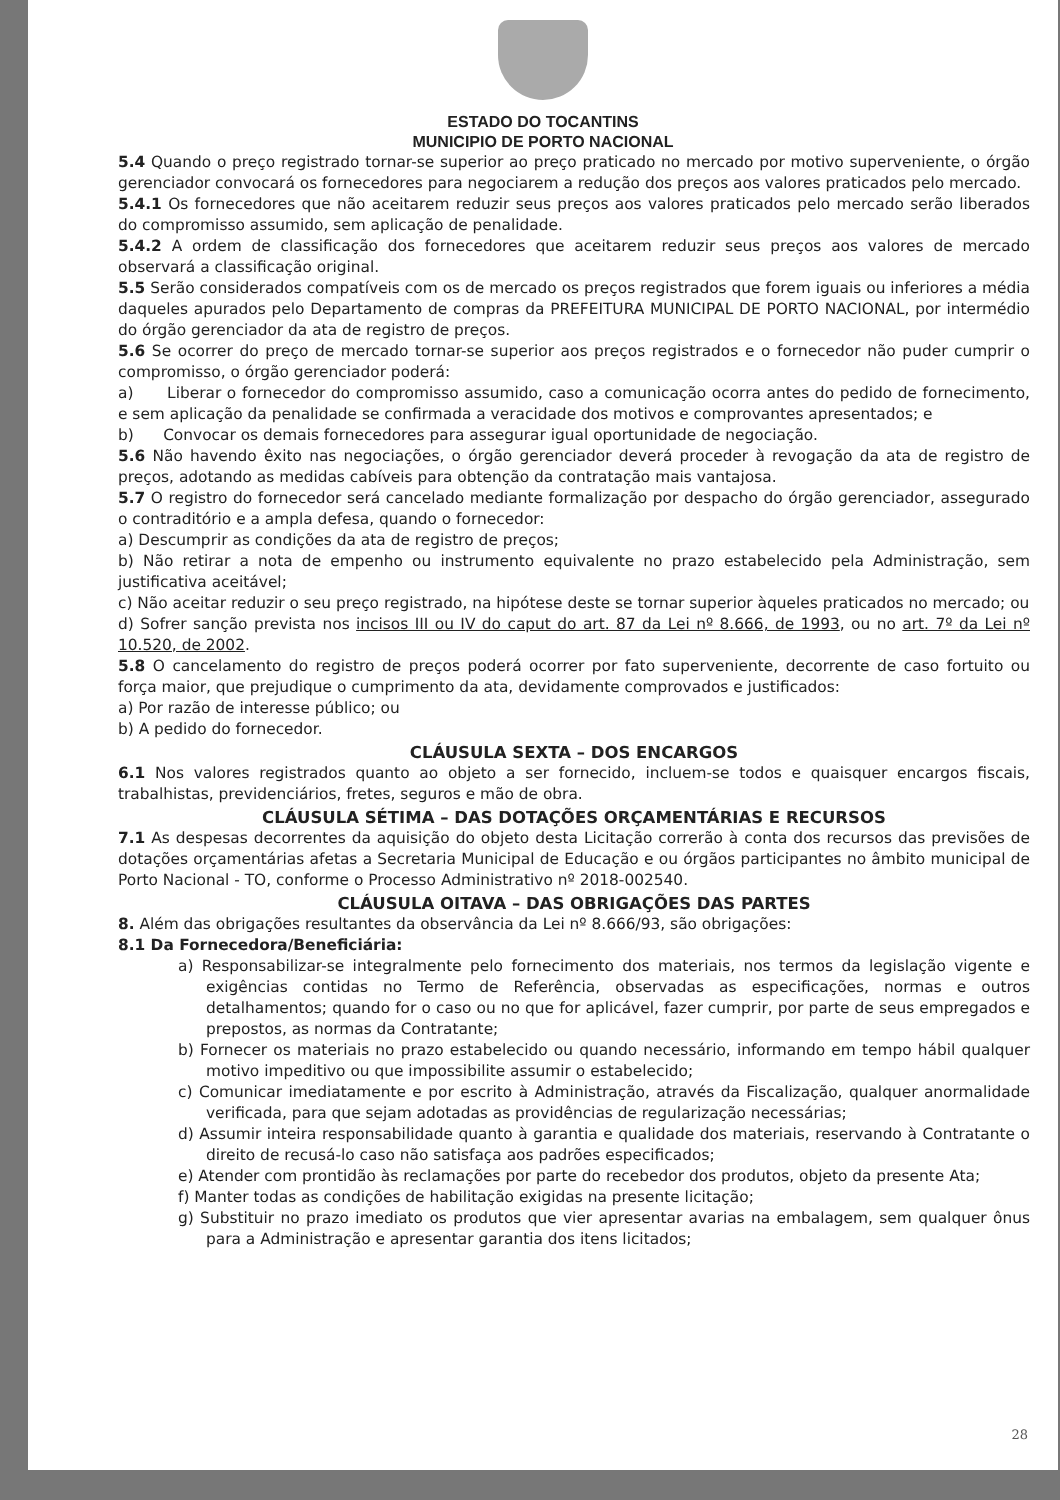ESTADO DO TOCANTINS
MUNICIPIO DE PORTO NACIONAL
5.4 Quando o preço registrado tornar-se superior ao preço praticado no mercado por motivo superveniente, o órgão gerenciador convocará os fornecedores para negociarem a redução dos preços aos valores praticados pelo mercado.
5.4.1 Os fornecedores que não aceitarem reduzir seus preços aos valores praticados pelo mercado serão liberados do compromisso assumido, sem aplicação de penalidade.
5.4.2 A ordem de classificação dos fornecedores que aceitarem reduzir seus preços aos valores de mercado observará a classificação original.
5.5 Serão considerados compatíveis com os de mercado os preços registrados que forem iguais ou inferiores a média daqueles apurados pelo Departamento de compras da PREFEITURA MUNICIPAL DE PORTO NACIONAL, por intermédio do órgão gerenciador da ata de registro de preços.
5.6 Se ocorrer do preço de mercado tornar-se superior aos preços registrados e o fornecedor não puder cumprir o compromisso, o órgão gerenciador poderá:
a) Liberar o fornecedor do compromisso assumido, caso a comunicação ocorra antes do pedido de fornecimento, e sem aplicação da penalidade se confirmada a veracidade dos motivos e comprovantes apresentados; e
b) Convocar os demais fornecedores para assegurar igual oportunidade de negociação.
5.6 Não havendo êxito nas negociações, o órgão gerenciador deverá proceder à revogação da ata de registro de preços, adotando as medidas cabíveis para obtenção da contratação mais vantajosa.
5.7 O registro do fornecedor será cancelado mediante formalização por despacho do órgão gerenciador, assegurado o contraditório e a ampla defesa, quando o fornecedor:
a) Descumprir as condições da ata de registro de preços;
b) Não retirar a nota de empenho ou instrumento equivalente no prazo estabelecido pela Administração, sem justificativa aceitável;
c) Não aceitar reduzir o seu preço registrado, na hipótese deste se tornar superior àqueles praticados no mercado; ou
d) Sofrer sanção prevista nos incisos III ou IV do caput do art. 87 da Lei nº 8.666, de 1993, ou no art. 7º da Lei nº 10.520, de 2002.
5.8 O cancelamento do registro de preços poderá ocorrer por fato superveniente, decorrente de caso fortuito ou força maior, que prejudique o cumprimento da ata, devidamente comprovados e justificados:
a) Por razão de interesse público; ou
b) A pedido do fornecedor.
CLÁUSULA SEXTA – DOS ENCARGOS
6.1 Nos valores registrados quanto ao objeto a ser fornecido, incluem-se todos e quaisquer encargos fiscais, trabalhistas, previdenciários, fretes, seguros e mão de obra.
CLÁUSULA SÉTIMA – DAS DOTAÇÕES ORÇAMENTÁRIAS E RECURSOS
7.1 As despesas decorrentes da aquisição do objeto desta Licitação correrão à conta dos recursos das previsões de dotações orçamentárias afetas a Secretaria Municipal de Educação e ou órgãos participantes no âmbito municipal de Porto Nacional - TO, conforme o Processo Administrativo nº 2018-002540.
CLÁUSULA OITAVA – DAS OBRIGAÇÕES DAS PARTES
8. Além das obrigações resultantes da observância da Lei nº 8.666/93, são obrigações:
8.1 Da Fornecedora/Beneficiária:
a) Responsabilizar-se integralmente pelo fornecimento dos materiais, nos termos da legislação vigente e exigências contidas no Termo de Referência, observadas as especificações, normas e outros detalhamentos; quando for o caso ou no que for aplicável, fazer cumprir, por parte de seus empregados e prepostos, as normas da Contratante;
b) Fornecer os materiais no prazo estabelecido ou quando necessário, informando em tempo hábil qualquer motivo impeditivo ou que impossibilite assumir o estabelecido;
c) Comunicar imediatamente e por escrito à Administração, através da Fiscalização, qualquer anormalidade verificada, para que sejam adotadas as providências de regularização necessárias;
d) Assumir inteira responsabilidade quanto à garantia e qualidade dos materiais, reservando à Contratante o direito de recusá-lo caso não satisfaça aos padrões especificados;
e) Atender com prontidão às reclamações por parte do recebedor dos produtos, objeto da presente Ata;
f) Manter todas as condições de habilitação exigidas na presente licitação;
g) Substituir no prazo imediato os produtos que vier apresentar avarias na embalagem, sem qualquer ônus para a Administração e apresentar garantia dos itens licitados;
28